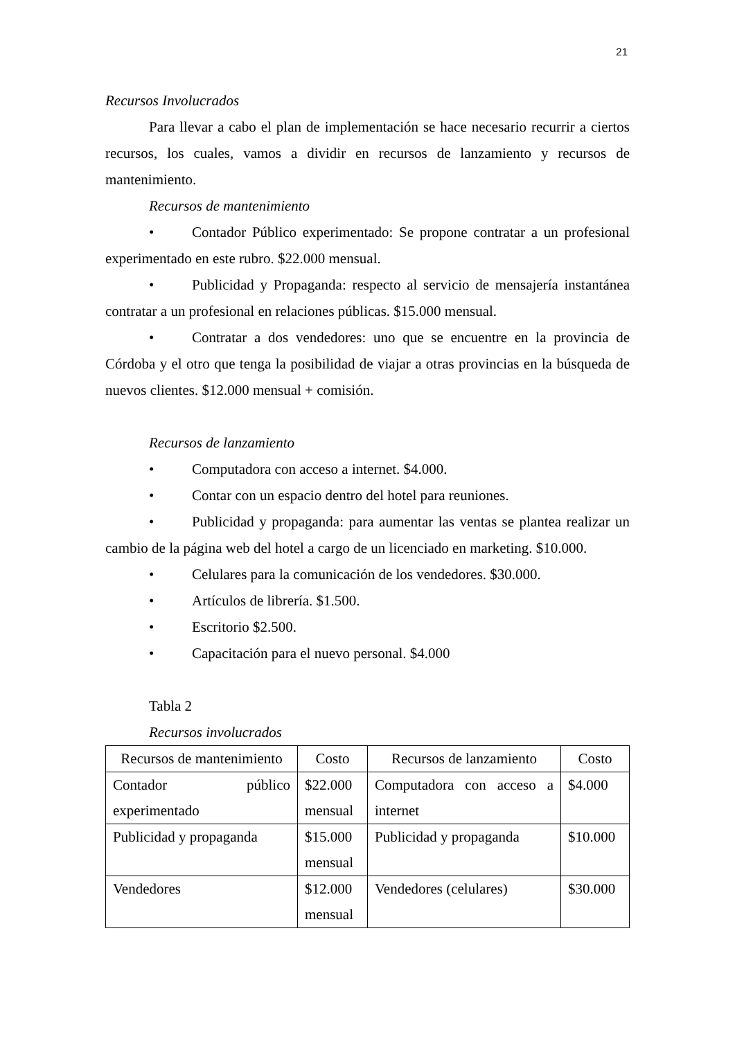21
Recursos Involucrados
Para llevar a cabo el plan de implementación se hace necesario recurrir a ciertos recursos, los cuales, vamos a dividir en recursos de lanzamiento y recursos de mantenimiento.
Recursos de mantenimiento
• Contador Público experimentado: Se propone contratar a un profesional experimentado en este rubro. $22.000 mensual.
• Publicidad y Propaganda: respecto al servicio de mensajería instantánea contratar a un profesional en relaciones públicas. $15.000 mensual.
• Contratar a dos vendedores: uno que se encuentre en la provincia de Córdoba y el otro que tenga la posibilidad de viajar a otras provincias en la búsqueda de nuevos clientes. $12.000 mensual + comisión.
Recursos de lanzamiento
• Computadora con acceso a internet. $4.000.
• Contar con un espacio dentro del hotel para reuniones.
• Publicidad y propaganda: para aumentar las ventas se plantea realizar un cambio de la página web del hotel a cargo de un licenciado en marketing. $10.000.
• Celulares para la comunicación de los vendedores. $30.000.
• Artículos de librería. $1.500.
• Escritorio $2.500.
• Capacitación para el nuevo personal. $4.000
Tabla 2
Recursos involucrados
| Recursos de mantenimiento | Costo | Recursos de lanzamiento | Costo |
| --- | --- | --- | --- |
| Contador público experimentado | $22.000 mensual | Computadora con acceso a internet | $4.000 |
| Publicidad y propaganda | $15.000 mensual | Publicidad y propaganda | $10.000 |
| Vendedores | $12.000 mensual | Vendedores (celulares) | $30.000 |